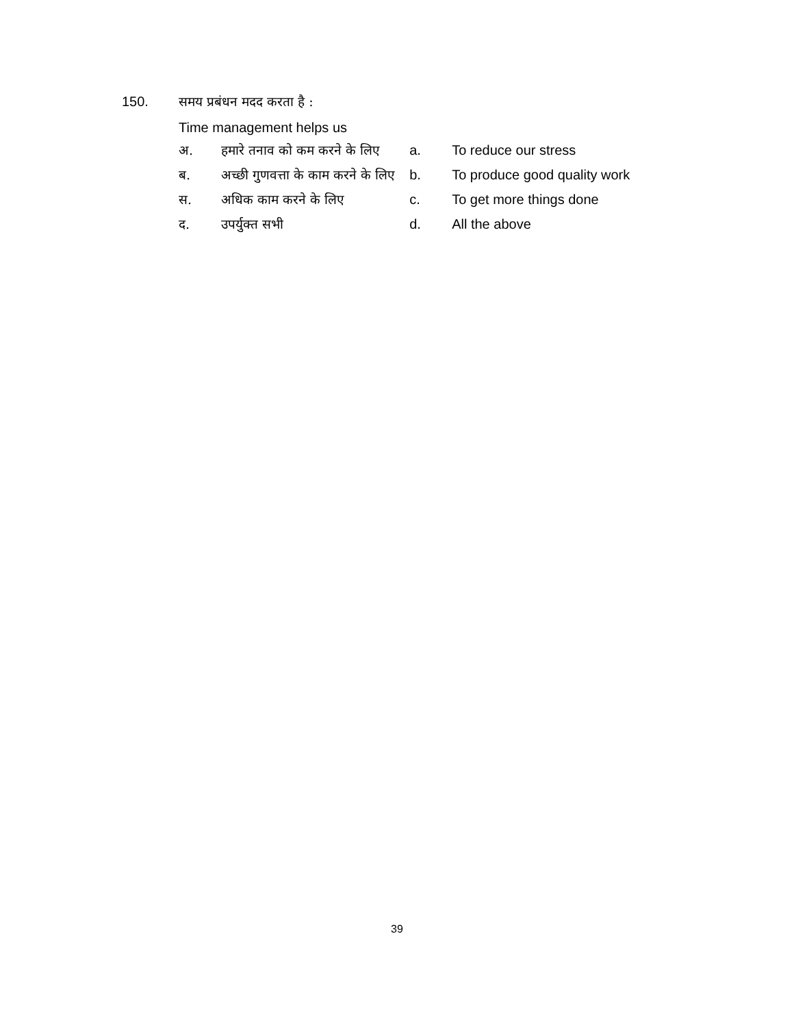150. समय प्रबंधन मदद करता है :
Time management helps us
अ. हमारे तनाव को कम करने के लिए
ब. अच्छी गुणवत्ता के काम करने के लिए
स. अधिक काम करने के लिए
द. उपर्युक्त सभी
a. To reduce our stress
b. To produce good quality work
c. To get more things done
d. All the above
39